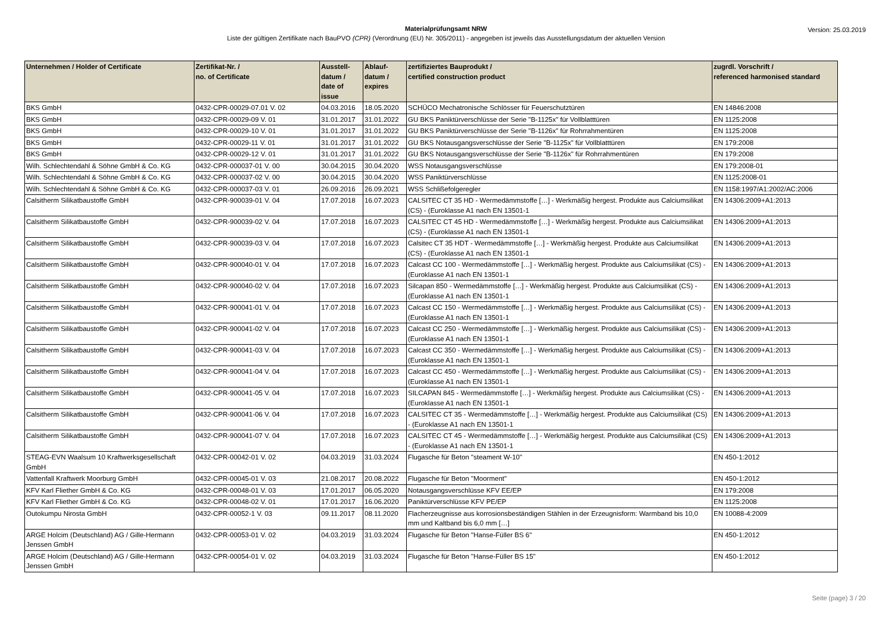Materialprüfungsamt NRW
Liste der gültigen Zertifikate nach BauPVO (CPR) (Verordnung (EU) Nr. 305/2011) - angegeben ist jeweils das Ausstellungsdatum der aktuellen Version
Version: 25.03.2019
| Unternehmen / Holder of Certificate | Zertifikat-Nr. / no. of Certificate | Ausstell- datum / date of issue | Ablauf- datum / expires | zertifiziertes Bauprodukt / certified construction product | zugrdl. Vorschrift / referenced harmonised standard |
| --- | --- | --- | --- | --- | --- |
| BKS GmbH | 0432-CPR-00029-07.01 V. 02 | 04.03.2016 | 18.05.2020 | SCHÜCO Mechatronische Schlösser für Feuerschutztüren | EN 14846:2008 |
| BKS GmbH | 0432-CPR-00029-09 V. 01 | 31.01.2017 | 31.01.2022 | GU BKS Paniktürverschlüsse der Serie "B-1125x" für Vollblatttüren | EN 1125:2008 |
| BKS GmbH | 0432-CPR-00029-10 V. 01 | 31.01.2017 | 31.01.2022 | GU BKS Paniktürverschlüsse der Serie "B-1126x" für Rohrrahmentüren | EN 1125:2008 |
| BKS GmbH | 0432-CPR-00029-11 V. 01 | 31.01.2017 | 31.01.2022 | GU BKS Notausgangsverschlüsse der Serie "B-1125x" für Vollblatttüren | EN 179:2008 |
| BKS GmbH | 0432-CPR-00029-12 V. 01 | 31.01.2017 | 31.01.2022 | GU BKS Notausgangsverschlüsse der Serie "B-1126x" für Rohrrahmentüren | EN 179:2008 |
| Wilh. Schlechtendahl & Söhne GmbH & Co. KG | 0432-CPR-000037-01 V. 00 | 30.04.2015 | 30.04.2020 | WSS Notausgangsverschlüsse | EN 179:2008-01 |
| Wilh. Schlechtendahl & Söhne GmbH & Co. KG | 0432-CPR-000037-02 V. 00 | 30.04.2015 | 30.04.2020 | WSS Paniktürverschlüsse | EN 1125:2008-01 |
| Wilh. Schlechtendahl & Söhne GmbH & Co. KG | 0432-CPR-000037-03 V. 01 | 26.09.2016 | 26.09.2021 | WSS Schlißefolgeregler | EN 1158:1997/A1:2002/AC:2006 |
| Calsitherm Silikatbaustoffe GmbH | 0432-CPR-900039-01 V. 04 | 17.07.2018 | 16.07.2023 | CALSITEC CT 35 HD - Wermedämmstoffe […] - Werkmäßig hergest. Produkte aus Calciumsilikat (CS) - (Euroklasse A1 nach EN 13501-1 | EN 14306:2009+A1:2013 |
| Calsitherm Silikatbaustoffe GmbH | 0432-CPR-900039-02 V. 04 | 17.07.2018 | 16.07.2023 | CALSITEC CT 45 HD - Wermedämmstoffe […] - Werkmäßig hergest. Produkte aus Calciumsilikat (CS) - (Euroklasse A1 nach EN 13501-1 | EN 14306:2009+A1:2013 |
| Calsitherm Silikatbaustoffe GmbH | 0432-CPR-900039-03 V. 04 | 17.07.2018 | 16.07.2023 | Calsitec CT 35 HDT - Wermedämmstoffe […] - Werkmäßig hergest. Produkte aus Calciumsilikat (CS) - (Euroklasse A1 nach EN 13501-1 | EN 14306:2009+A1:2013 |
| Calsitherm Silikatbaustoffe GmbH | 0432-CPR-900040-01 V. 04 | 17.07.2018 | 16.07.2023 | Calcast CC 100 - Wermedämmstoffe […] - Werkmäßig hergest. Produkte aus Calciumsilikat (CS) - (Euroklasse A1 nach EN 13501-1 | EN 14306:2009+A1:2013 |
| Calsitherm Silikatbaustoffe GmbH | 0432-CPR-900040-02 V. 04 | 17.07.2018 | 16.07.2023 | Silcapan 850 - Wermedämmstoffe […] - Werkmäßig hergest. Produkte aus Calciumsilikat (CS) - (Euroklasse A1 nach EN 13501-1 | EN 14306:2009+A1:2013 |
| Calsitherm Silikatbaustoffe GmbH | 0432-CPR-900041-01 V. 04 | 17.07.2018 | 16.07.2023 | Calcast CC 150 - Wermedämmstoffe […] - Werkmäßig hergest. Produkte aus Calciumsilikat (CS) - (Euroklasse A1 nach EN 13501-1 | EN 14306:2009+A1:2013 |
| Calsitherm Silikatbaustoffe GmbH | 0432-CPR-900041-02 V. 04 | 17.07.2018 | 16.07.2023 | Calcast CC 250 - Wermedämmstoffe […] - Werkmäßig hergest. Produkte aus Calciumsilikat (CS) - (Euroklasse A1 nach EN 13501-1 | EN 14306:2009+A1:2013 |
| Calsitherm Silikatbaustoffe GmbH | 0432-CPR-900041-03 V. 04 | 17.07.2018 | 16.07.2023 | Calcast CC 350 - Wermedämmstoffe […] - Werkmäßig hergest. Produkte aus Calciumsilikat (CS) - (Euroklasse A1 nach EN 13501-1 | EN 14306:2009+A1:2013 |
| Calsitherm Silikatbaustoffe GmbH | 0432-CPR-900041-04 V. 04 | 17.07.2018 | 16.07.2023 | Calcast CC 450 - Wermedämmstoffe […] - Werkmäßig hergest. Produkte aus Calciumsilikat (CS) - (Euroklasse A1 nach EN 13501-1 | EN 14306:2009+A1:2013 |
| Calsitherm Silikatbaustoffe GmbH | 0432-CPR-900041-05 V. 04 | 17.07.2018 | 16.07.2023 | SILCAPAN 845 - Wermedämmstoffe […] - Werkmäßig hergest. Produkte aus Calciumsilikat (CS) - (Euroklasse A1 nach EN 13501-1 | EN 14306:2009+A1:2013 |
| Calsitherm Silikatbaustoffe GmbH | 0432-CPR-900041-06 V. 04 | 17.07.2018 | 16.07.2023 | CALSITEC CT 35 - Wermedämmstoffe […] - Werkmäßig hergest. Produkte aus Calciumsilikat (CS) - (Euroklasse A1 nach EN 13501-1 | EN 14306:2009+A1:2013 |
| Calsitherm Silikatbaustoffe GmbH | 0432-CPR-900041-07 V. 04 | 17.07.2018 | 16.07.2023 | CALSITEC CT 45 - Wermedämmstoffe […] - Werkmäßig hergest. Produkte aus Calciumsilikat (CS) - (Euroklasse A1 nach EN 13501-1 | EN 14306:2009+A1:2013 |
| STEAG-EVN Waalsum 10 Kraftwerksgesellschaft GmbH | 0432-CPR-00042-01 V. 02 | 04.03.2019 | 31.03.2024 | Flugasche für Beton "steament W-10" | EN 450-1:2012 |
| Vattenfall Kraftwerk Moorburg GmbH | 0432-CPR-00045-01 V. 03 | 21.08.2017 | 20.08.2022 | Flugasche für Beton "Moorment" | EN 450-1:2012 |
| KFV Karl Fliether GmbH & Co. KG | 0432-CPR-00048-01 V. 03 | 17.01.2017 | 06.05.2020 | Notausgangsverschlüsse KFV EE/EP | EN 179:2008 |
| KFV Karl Fliether GmbH & Co. KG | 0432-CPR-00048-02 V. 01 | 17.01.2017 | 16.06.2020 | Paniktürverschlüsse KFV PE/EP | EN 1125:2008 |
| Outokumpu Nirosta GmbH | 0432-CPR-00052-1 V. 03 | 09.11.2017 | 08.11.2020 | Flacherzeugnisse aus korrosionsbeständigen Stählen in der Erzeugnisform: Warmband bis 10,0 mm und Kaltband bis 6,0 mm […] | EN 10088-4:2009 |
| ARGE Holcim (Deutschland) AG / Gille-Hermann Jenssen GmbH | 0432-CPR-00053-01 V. 02 | 04.03.2019 | 31.03.2024 | Flugasche für Beton "Hanse-Füller BS 6" | EN 450-1:2012 |
| ARGE Holcim (Deutschland) AG / Gille-Hermann Jenssen GmbH | 0432-CPR-00054-01 V. 02 | 04.03.2019 | 31.03.2024 | Flugasche für Beton "Hanse-Füller BS 15" | EN 450-1:2012 |
Seite (page) 3 / 20